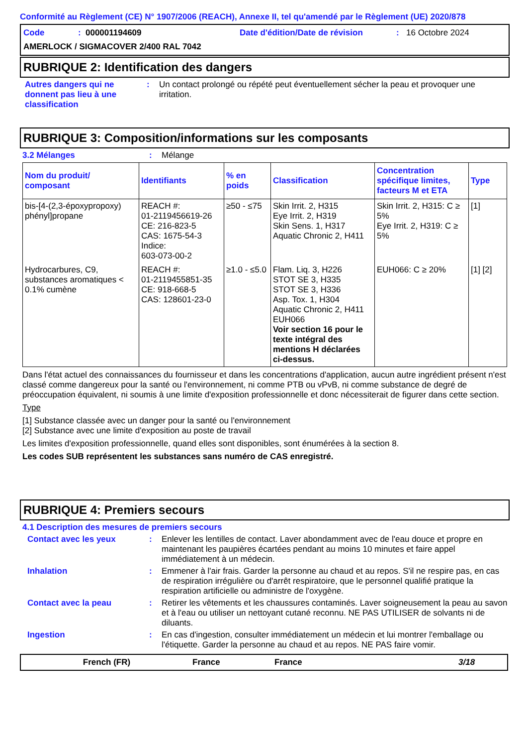Conformité au Règlement (CE) N° 1907/2006 (REACH), Annexe II, tel qu'amendé par le Règlement (UE) 2020/878
Code: 000001194609 Date d'édition/Date de révision: 16 Octobre 2024
AMERLOCK / SIGMACOVER 2/400 RAL 7042
RUBRIQUE 2: Identification des dangers
Autres dangers qui ne donnent pas lieu à une classification: Un contact prolongé ou répété peut éventuellement sécher la peau et provoquer une irritation.
RUBRIQUE 3: Composition/informations sur les composants
3.2 Mélanges: Mélange
| Nom du produit/ composant | Identifiants | % en poids | Classification | Concentration spécifique limites, facteurs M et ETA | Type |
| --- | --- | --- | --- | --- | --- |
| bis-[4-(2,3-époxypropoxy) phényl]propane | REACH #: 01-2119456619-26 CE: 216-823-5 CAS: 1675-54-3 Indice: 603-073-00-2 | ≥50 - ≤75 | Skin Irrit. 2, H315 Eye Irrit. 2, H319 Skin Sens. 1, H317 Aquatic Chronic 2, H411 | Skin Irrit. 2, H315: C ≥ 5% Eye Irrit. 2, H319: C ≥ 5% | [1] |
| Hydrocarbures, C9, substances aromatiques < 0.1% cumène | REACH #: 01-2119455851-35 CE: 918-668-5 CAS: 128601-23-0 | ≥1.0 - ≤5.0 | Flam. Liq. 3, H226 STOT SE 3, H335 STOT SE 3, H336 Asp. Tox. 1, H304 Aquatic Chronic 2, H411 EUH066 Voir section 16 pour le texte intégral des mentions H déclarées ci-dessus. | EUH066: C ≥ 20% | [1] [2] |
Dans l'état actuel des connaissances du fournisseur et dans les concentrations d'application, aucun autre ingrédient présent n'est classé comme dangereux pour la santé ou l'environnement, ni comme PTB ou vPvB, ni comme substance de degré de préoccupation équivalent, ni soumis à une limite d'exposition professionnelle et donc nécessiterait de figurer dans cette section.
Type
[1] Substance classée avec un danger pour la santé ou l'environnement
[2] Substance avec une limite d'exposition au poste de travail
Les limites d'exposition professionnelle, quand elles sont disponibles, sont énumérées à la section 8.
Les codes SUB représentent les substances sans numéro de CAS enregistré.
RUBRIQUE 4: Premiers secours
4.1 Description des mesures de premiers secours
Contact avec les yeux: Enlever les lentilles de contact. Laver abondamment avec de l'eau douce et propre en maintenant les paupières écartées pendant au moins 10 minutes et faire appel immédiatement à un médecin.
Inhalation: Emmener à l'air frais. Garder la personne au chaud et au repos. S'il ne respire pas, en cas de respiration irrégulière ou d'arrêt respiratoire, que le personnel qualifié pratique la respiration artificielle ou administre de l'oxygène.
Contact avec la peau: Retirer les vêtements et les chaussures contaminés. Laver soigneusement la peau au savon et à l'eau ou utiliser un nettoyant cutané reconnu. NE PAS UTILISER de solvants ni de diluants.
Ingestion: En cas d'ingestion, consulter immédiatement un médecin et lui montrer l'emballage ou l'étiquette. Garder la personne au chaud et au repos. NE PAS faire vomir.
French (FR) France France 3/18